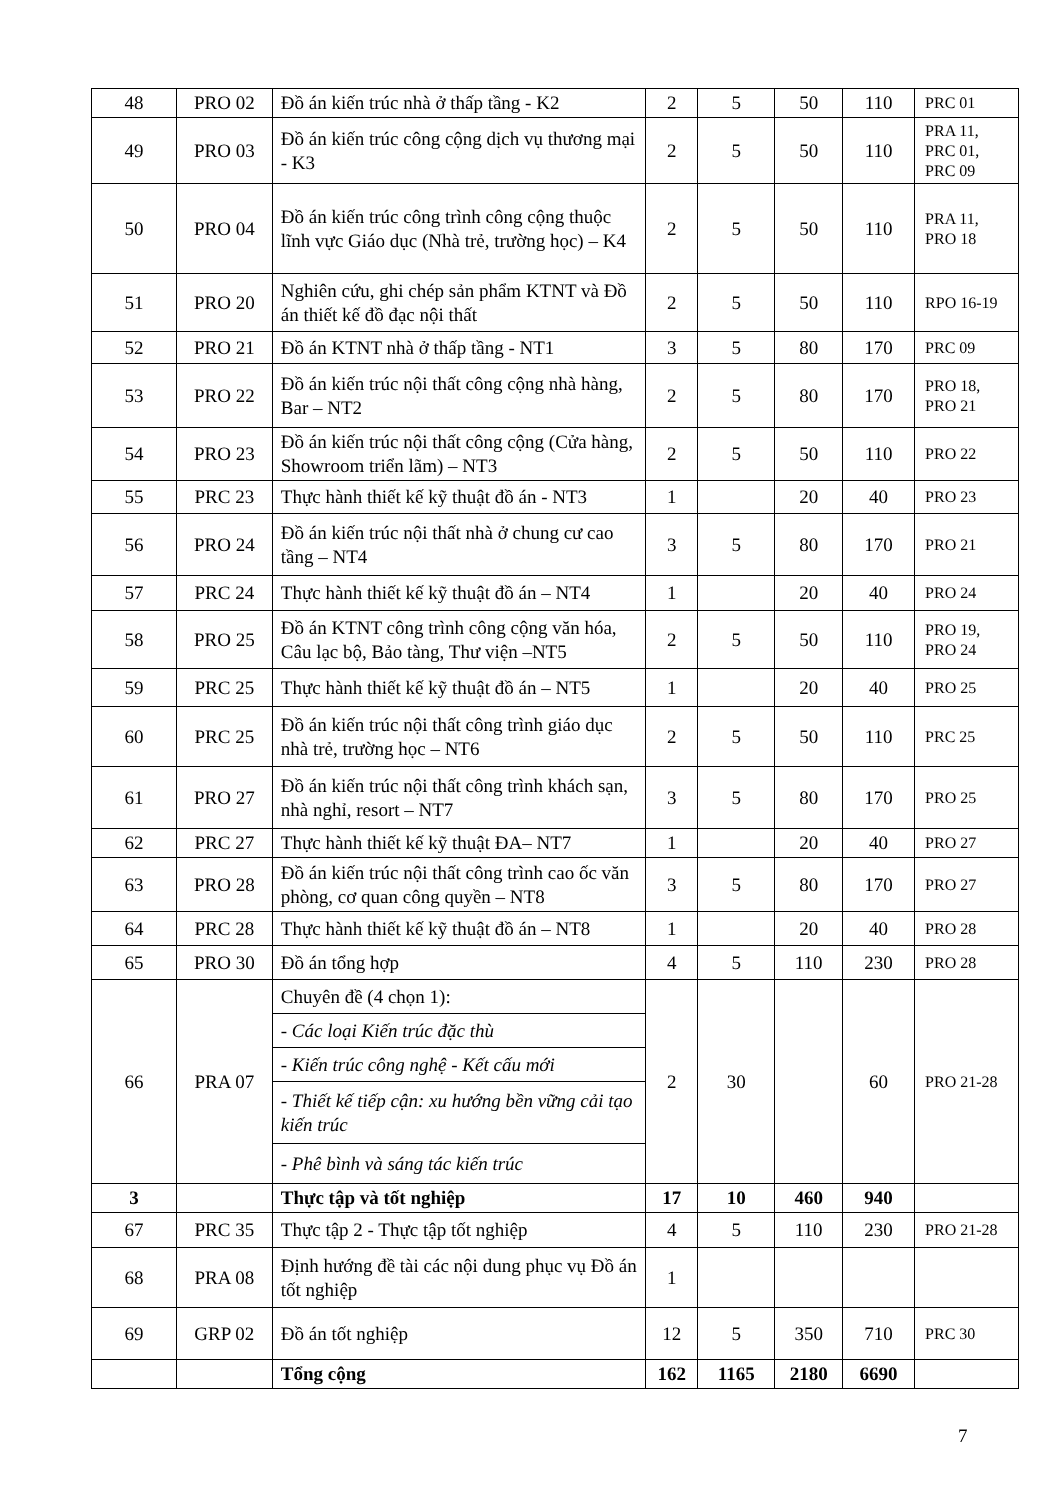| 48 | PRO 02 | Đồ án kiến trúc nhà ở thấp tầng - K2 | 2 | 5 | 50 | 110 | PRC 01 |
| 49 | PRO 03 | Đồ án kiến trúc công cộng dịch vụ thương mại - K3 | 2 | 5 | 50 | 110 | PRA 11, PRC 01, PRC 09 |
| 50 | PRO 04 | Đồ án kiến trúc công trình công cộng thuộc lĩnh vực Giáo dục (Nhà trẻ, trường học) – K4 | 2 | 5 | 50 | 110 | PRA 11, PRO 18 |
| 51 | PRO 20 | Nghiên cứu, ghi chép sản phẩm KTNT và Đồ án thiết kế đồ đạc nội thất | 2 | 5 | 50 | 110 | RPO 16-19 |
| 52 | PRO 21 | Đồ án KTNT nhà ở thấp tầng - NT1 | 3 | 5 | 80 | 170 | PRC 09 |
| 53 | PRO 22 | Đồ án kiến trúc nội thất công cộng nhà hàng, Bar – NT2 | 2 | 5 | 80 | 170 | PRO 18, PRO 21 |
| 54 | PRO 23 | Đồ án kiến trúc nội thất công cộng (Cửa hàng, Showroom triển lãm) – NT3 | 2 | 5 | 50 | 110 | PRO 22 |
| 55 | PRC 23 | Thực hành thiết kế kỹ thuật đồ án - NT3 | 1 | | 20 | 40 | PRO 23 |
| 56 | PRO 24 | Đồ án kiến trúc nội thất nhà ở chung cư cao tầng – NT4 | 3 | 5 | 80 | 170 | PRO 21 |
| 57 | PRC 24 | Thực hành thiết kế kỹ thuật đồ án – NT4 | 1 | | 20 | 40 | PRO 24 |
| 58 | PRO 25 | Đồ án KTNT công trình công cộng văn hóa, Câu lạc bộ, Bảo tàng, Thư viện –NT5 | 2 | 5 | 50 | 110 | PRO 19, PRO 24 |
| 59 | PRC 25 | Thực hành thiết kế kỹ thuật đồ án – NT5 | 1 | | 20 | 40 | PRO 25 |
| 60 | PRC 25 | Đồ án kiến trúc nội thất công trình giáo dục nhà trẻ, trường học – NT6 | 2 | 5 | 50 | 110 | PRC 25 |
| 61 | PRO 27 | Đồ án kiến trúc nội thất công trình khách sạn, nhà nghỉ, resort – NT7 | 3 | 5 | 80 | 170 | PRO 25 |
| 62 | PRC 27 | Thực hành thiết kế kỹ thuật ĐA– NT7 | 1 | | 20 | 40 | PRO 27 |
| 63 | PRO 28 | Đồ án kiến trúc nội thất công trình cao ốc văn phòng, cơ quan công quyền – NT8 | 3 | 5 | 80 | 170 | PRO 27 |
| 64 | PRC 28 | Thực hành thiết kế kỹ thuật đồ án – NT8 | 1 | | 20 | 40 | PRO 28 |
| 65 | PRO 30 | Đồ án tổng hợp | 4 | 5 | 110 | 230 | PRO 28 |
| 66 | PRA 07 | Chuyên đề (4 chọn 1): | 2 | 30 | | 60 | PRO 21-28 |
| | | - Các loại Kiến trúc đặc thù | | | | | |
| | | - Kiến trúc công nghệ - Kết cấu mới | | | | | |
| | | - Thiết kế tiếp cận: xu hướng bền vững cải tạo kiến trúc | | | | | |
| | | - Phê bình và sáng tác kiến trúc | | | | | |
| 3 | | Thực tập và tốt nghiệp | 17 | 10 | 460 | 940 | |
| 67 | PRC 35 | Thực tập 2 - Thực tập tốt nghiệp | 4 | 5 | 110 | 230 | PRO 21-28 |
| 68 | PRA 08 | Định hướng đề tài các nội dung phục vụ Đồ án tốt nghiệp | 1 | | | | |
| 69 | GRP 02 | Đồ án tốt nghiệp | 12 | 5 | 350 | 710 | PRC 30 |
| | | Tổng cộng | 162 | 1165 | 2180 | 6690 | |
7